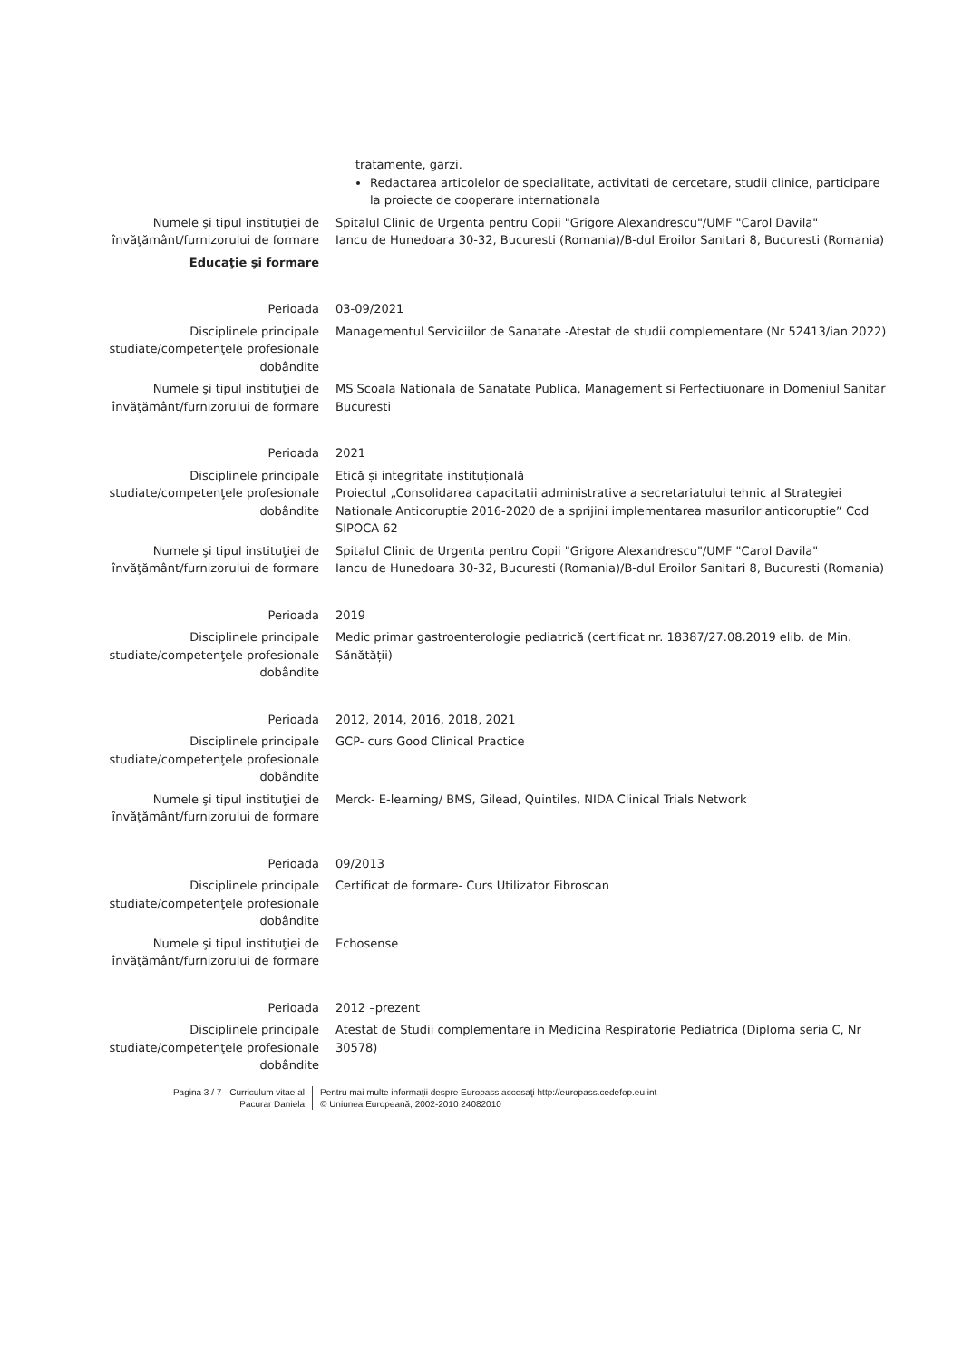| | tratamente, garzi. Redactarea articolelor de specialitate, activitati de cercetare, studii clinice, participare la proiecte de cooperare internationala |
| Numele şi tipul instituţiei de învăţământ/furnizorului de formare | Spitalul Clinic de Urgenta pentru Copii "Grigore Alexandrescu"/UMF "Carol Davila" Iancu de Hunedoara 30-32, Bucuresti (Romania)/B-dul Eroilor Sanitari 8, Bucuresti (Romania) |
| Educaţie şi formare | |
| Perioada | 03-09/2021 |
| Disciplinele principale studiate/competenţele profesionale dobândite | Managementul Serviciilor de Sanatate -Atestat de studii complementare (Nr 52413/ian 2022) |
| Numele şi tipul instituţiei de învăţământ/furnizorului de formare | MS Scoala Nationala de Sanatate Publica, Management si Perfectiuonare in Domeniul Sanitar Bucuresti |
| Perioada | 2021 |
| Disciplinele principale studiate/competenţele profesionale dobândite | Etică și integritate instituțională Proiectul „Consolidarea capacitatii administrative a secretariatului tehnic al Strategiei Nationale Anticoruptie 2016-2020 de a sprijini implementarea masurilor anticoruptie” Cod SIPOCA 62 |
| Numele şi tipul instituţiei de învăţământ/furnizorului de formare | Spitalul Clinic de Urgenta pentru Copii "Grigore Alexandrescu"/UMF "Carol Davila" Iancu de Hunedoara 30-32, Bucuresti (Romania)/B-dul Eroilor Sanitari 8, Bucuresti (Romania) |
| Perioada | 2019 |
| Disciplinele principale studiate/competenţele profesionale dobândite | Medic primar gastroenterologie pediatrică (certificat nr. 18387/27.08.2019 elib. de Min. Sănătății) |
| Perioada | 2012, 2014, 2016, 2018, 2021 |
| Disciplinele principale studiate/competenţele profesionale dobândite | GCP- curs Good Clinical Practice |
| Numele şi tipul instituţiei de învăţământ/furnizorului de formare | Merck- E-learning/ BMS, Gilead, Quintiles, NIDA Clinical Trials Network |
| Perioada | 09/2013 |
| Disciplinele principale studiate/competenţele profesionale dobândite | Certificat de formare- Curs Utilizator Fibroscan |
| Numele şi tipul instituţiei de învăţământ/furnizorului de formare | Echosense |
| Perioada | 2012 –prezent |
| Disciplinele principale studiate/competenţele profesionale dobândite | Atestat de Studii complementare in Medicina Respiratorie Pediatrica (Diploma seria C, Nr 30578) |
Pagina 3 / 7 - Curriculum vitae al
Pacurar Daniela
Pentru mai multe informaţii despre Europass accesaţi http://europass.cedefop.eu.int
© Uniunea Europeană, 2002-2010 24082010